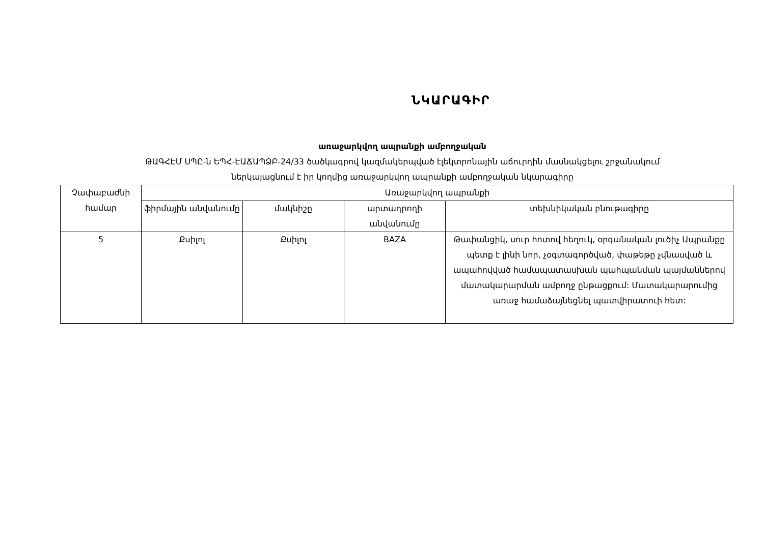ՆԿԱՐԱԳԻՐ
առաջարկվող ապրանքի ամբողջական
ԹԱԳՀԷՄ ՍՊԸ-ն ԵՊՀ-ԷԱՃԱՊՁԲ-24/33 ծածկագրով կազմակերպված էլեկտրոնային աճուրդին մասնակցելու շրջանակում
ներկայացնում է իր կողմից առաջարկվող ապրանքի ամբողջական նկարագիրը
| Չափաբաժնի համար | Առաջարկվող ապրանքի | | | |
| --- | --- | --- | --- | --- |
| | ֆիրմային անվանումը | մակնիշը | արտադրողի անվանումը | տեխնիկական բնութագիրը |
| 5 | Քսիլոլ | Քսիլոլ | BAZA | Թափանցիկ, սուր հոտով հեղուկ, օրգանական լուծիչ Ապրանքը պետք է լինի նոր, չօգտագործված, փաթեթը չվնասված և ապահովված համապատասխան պահպանման պայմաններով մատակարարման ամբողջ ընթացքում: Մատակարարումից առաջ համաձայնեցնել պատվիրատուի հետ: |